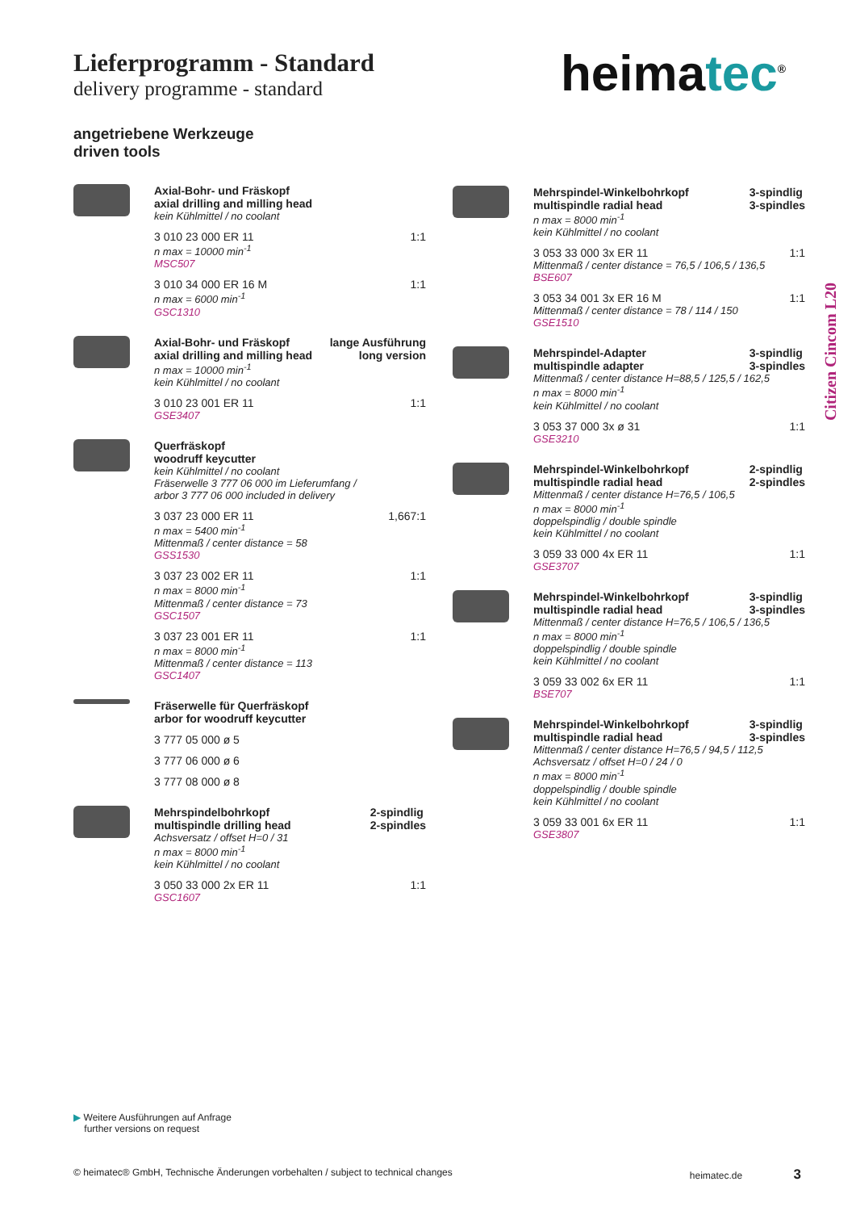Lieferprogramm - Standard
delivery programme - standard
heimatec<sup>®</sup>
angetriebene Werkzeuge
driven tools
Citizen Cincom L20
Axial-Bohr- und Fräskopf
axial drilling and milling head
kein Kühlmittel / no coolant
3 010 23 000 ER 11 1:1
n max = 10000 min<sup>-1</sup>
MSC507
3 010 34 000 ER 16 M 1:1
n max = 6000 min<sup>-1</sup>
GSC1310
Axial-Bohr- und Fräskopf
axial drilling and milling head lange Ausführung
long version
n max = 10000 min<sup>-1</sup>
kein Kühlmittel / no coolant
3 010 23 001 ER 11 1:1
GSE3407
Querfräskopf
woodruff keycutter
kein Kühlmittel / no coolant
Fräserwelle 3 777 06 000 im Lieferumfang /
arbor 3 777 06 000 included in delivery
3 037 23 000 ER 11 1,667:1
n max = 5400 min<sup>-1</sup>
Mittenmaß / center distance = 58
GSS1530
3 037 23 002 ER 11 1:1
n max = 8000 min<sup>-1</sup>
Mittenmaß / center distance = 73
GSC1507
3 037 23 001 ER 11 1:1
n max = 8000 min<sup>-1</sup>
Mittenmaß / center distance = 113
GSC1407
Fräserwelle für Querfräskopf
arbor for woodruff keycutter
3 777 05 000 ø 5
3 777 06 000 ø 6
3 777 08 000 ø 8
Mehrspindelbohrkopf
multispindle drilling head 2-spindlig
2-spindles
Achsversatz / offset H=0 / 31
n max = 8000 min<sup>-1</sup>
kein Kühlmittel / no coolant
3 050 33 000 2x ER 11 1:1
GSC1607
Mehrspindel-Winkelbohrkopf
multispindle radial head 3-spindlig
3-spindles
n max = 8000 min<sup>-1</sup>
kein Kühlmittel / no coolant
3 053 33 000 3x ER 11 1:1
Mittenmaß / center distance = 76,5 / 106,5 / 136,5
BSE607
3 053 34 001 3x ER 16 M 1:1
Mittenmaß / center distance = 78 / 114 / 150
GSE1510
Mehrspindel-Adapter
multispindle adapter 3-spindlig
3-spindles
Mittenmaß / center distance H=88,5 / 125,5 / 162,5
n max = 8000 min<sup>-1</sup>
kein Kühlmittel / no coolant
3 053 37 000 3x ø 31 1:1
GSE3210
Mehrspindel-Winkelbohrkopf
multispindle radial head 2-spindlig
2-spindles
Mittenmaß / center distance H=76,5 / 106,5
n max = 8000 min<sup>-1</sup>
doppelspindlig / double spindle
kein Kühlmittel / no coolant
3 059 33 000 4x ER 11 1:1
GSE3707
Mehrspindel-Winkelbohrkopf
multispindle radial head 3-spindlig
3-spindles
Mittenmaß / center distance H=76,5 / 106,5 / 136,5
n max = 8000 min<sup>-1</sup>
doppelspindlig / double spindle
kein Kühlmittel / no coolant
3 059 33 002 6x ER 11 1:1
BSE707
Mehrspindel-Winkelbohrkopf
multispindle radial head 3-spindlig
3-spindles
Mittenmaß / center distance H=76,5 / 94,5 / 112,5
Achsversatz / offset H=0 / 24 / 0
n max = 8000 min<sup>-1</sup>
doppelspindlig / double spindle
kein Kühlmittel / no coolant
3 059 33 001 6x ER 11 1:1
GSE3807
▶ Weitere Ausführungen auf Anfrage
further versions on request
© heimatec® GmbH, Technische Änderungen vorbehalten / subject to technical changes heimatec.de 3